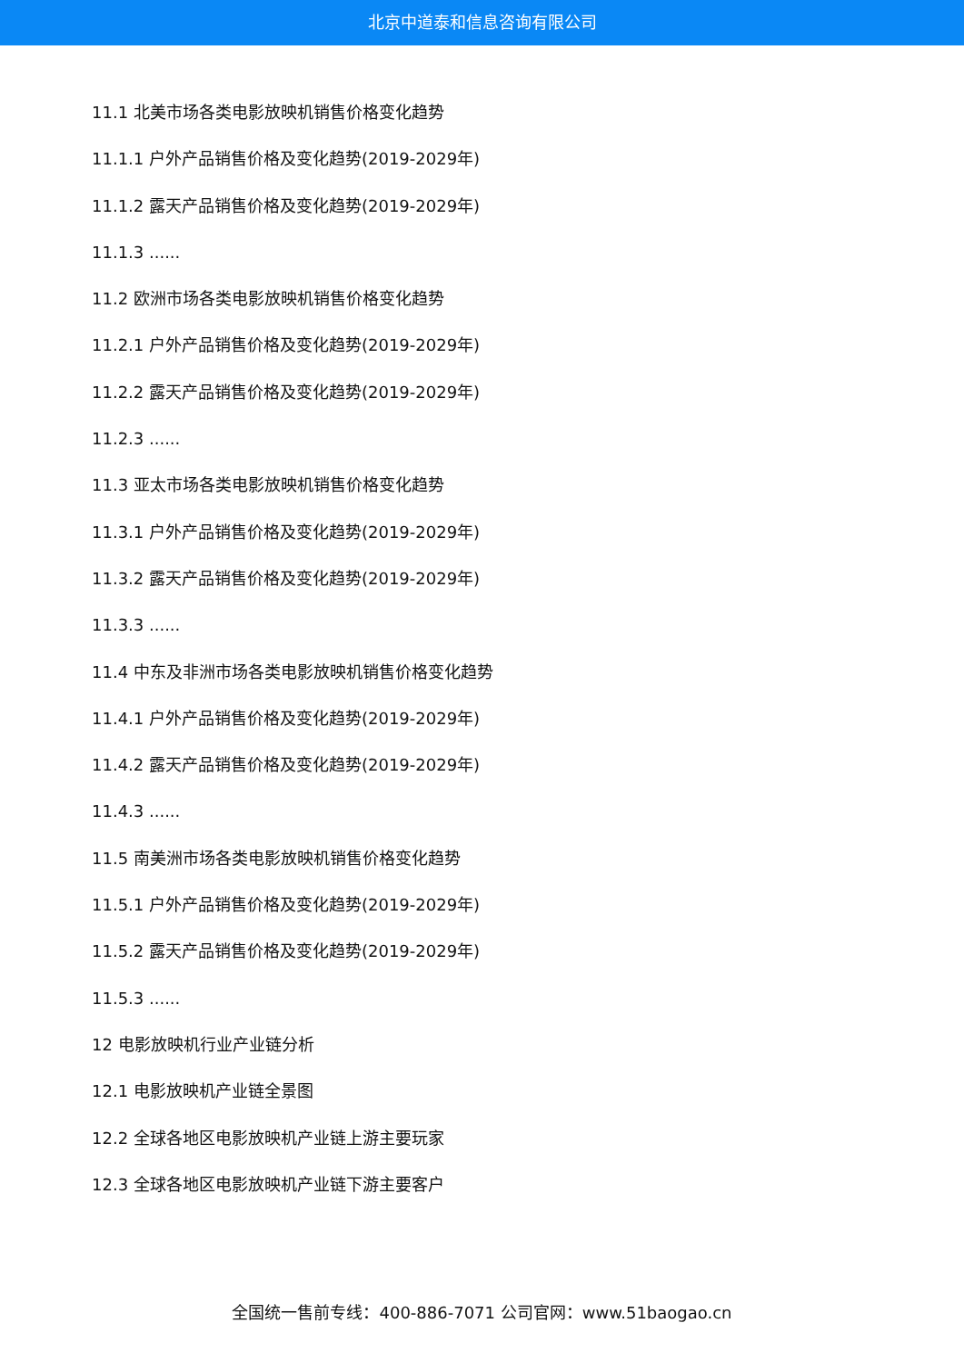北京中道泰和信息咨询有限公司
11.1 北美市场各类电影放映机销售价格变化趋势
11.1.1 户外产品销售价格及变化趋势(2019-2029年)
11.1.2 露天产品销售价格及变化趋势(2019-2029年)
11.1.3 ......
11.2 欧洲市场各类电影放映机销售价格变化趋势
11.2.1 户外产品销售价格及变化趋势(2019-2029年)
11.2.2 露天产品销售价格及变化趋势(2019-2029年)
11.2.3 ......
11.3 亚太市场各类电影放映机销售价格变化趋势
11.3.1 户外产品销售价格及变化趋势(2019-2029年)
11.3.2 露天产品销售价格及变化趋势(2019-2029年)
11.3.3 ......
11.4 中东及非洲市场各类电影放映机销售价格变化趋势
11.4.1 户外产品销售价格及变化趋势(2019-2029年)
11.4.2 露天产品销售价格及变化趋势(2019-2029年)
11.4.3 ......
11.5 南美洲市场各类电影放映机销售价格变化趋势
11.5.1 户外产品销售价格及变化趋势(2019-2029年)
11.5.2 露天产品销售价格及变化趋势(2019-2029年)
11.5.3 ......
12 电影放映机行业产业链分析
12.1 电影放映机产业链全景图
12.2 全球各地区电影放映机产业链上游主要玩家
12.3 全球各地区电影放映机产业链下游主要客户
全国统一售前专线：400-886-7071 公司官网：www.51baogao.cn